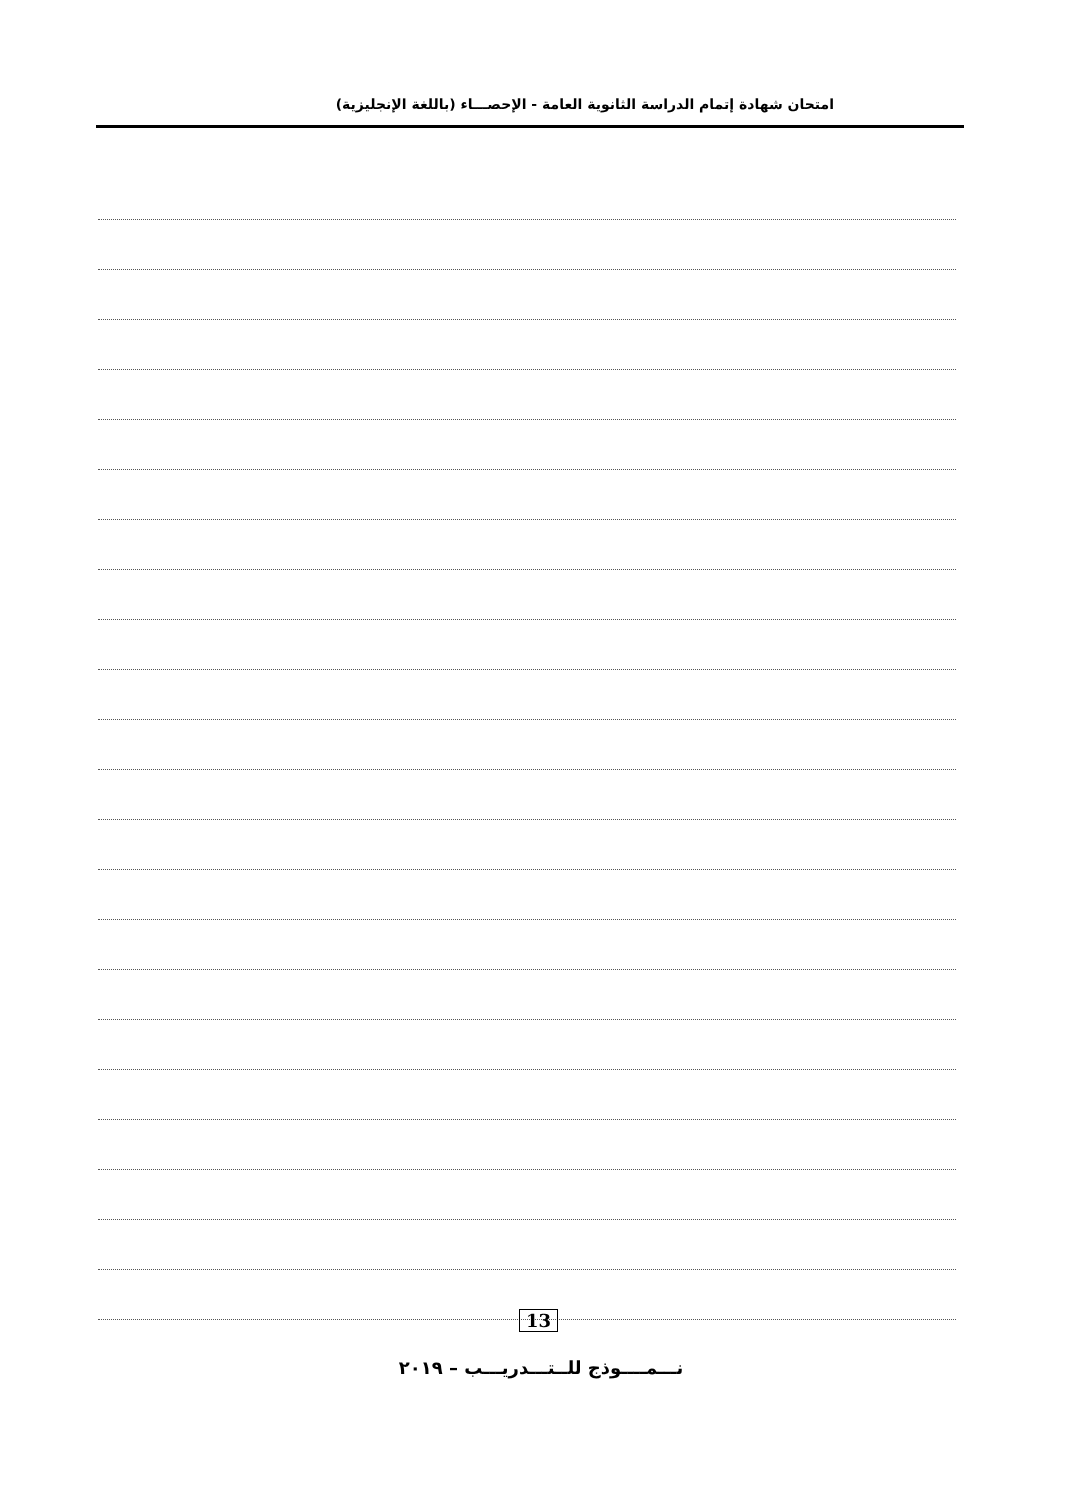امتحان شهادة إتمام الدراسة الثانوية العامة - الإحصـــاء (باللغة الإنجليزية)
13
نـــمــــوذج للــتـــدريـــب – ٢٠١٩